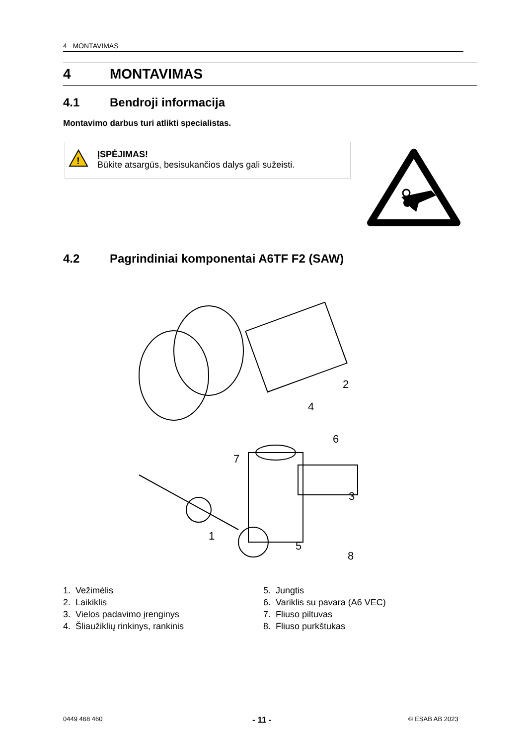4 MONTAVIMAS
4 MONTAVIMAS
4.1 Bendroji informacija
Montavimo darbus turi atlikti specialistas.
!
ĮSPĖJIMAS!
Būkite atsargūs, besisukančios dalys gali sužeisti.
4.2 Pagrindiniai komponentai A6TF F2 (SAW)
2
4
6
7
3
1
5
8
1. Vežimėlis
2. Laikiklis
3. Vielos padavimo įrenginys
4. Šliaužiklių rinkinys, rankinis
5. Jungtis
6. Variklis su pavara (A6 VEC)
7. Fliuso piltuvas
8. Fliuso purkštukas
0449 468 460 - 11 - © ESAB AB 2023